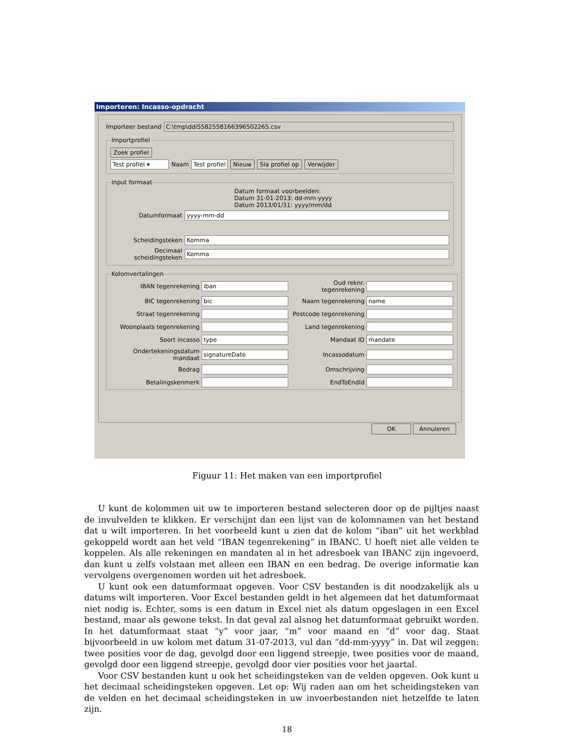Importeren: Incasso-opdracht
Importeer bestand C:\tmp\ddi5582558166396502265.csv
Importprofiel
Zoek profiel
Test profiel ▾ Naam Test profiel Nieuw Sla profiel op Verwijder
Input formaat
Datum formaat voorbeelden:
Datum 31-01-2013: dd-mm-yyyy
Datum 2013/01/31: yyyy/mm/dd
Datumformaat yyyy-mm-dd
Scheidingsteken Komma
Decimaal scheidingsteken Komma
Kolomvertalingen
IBAN tegenrekening iban Oud reknr. tegenrekening BIC tegenrekening bic Naam tegenrekening name Straat tegenrekening Postcode tegenrekening Woonplaats tegenrekening Land tegenrekening Soort incasso type Mandaat ID mandate Ondertekeningsdatum mandaat signatureDate Incassodatum Bedrag Omschrijving Betalingskenmerk EndToEndId
OK Annuleren
Figuur 11: Het maken van een importprofiel
U kunt de kolommen uit uw te importeren bestand selecteren door op de pijltjes naast de invulvelden te klikken. Er verschijnt dan een lijst van de kolomnamen van het bestand dat u wilt importeren. In het voorbeeld kunt u zien dat de kolom “iban” uit het werkblad gekoppeld wordt aan het veld “IBAN tegenrekening” in IBANC. U hoeft niet alle velden te koppelen. Als alle rekeningen en mandaten al in het adresboek van IBANC zijn ingevoerd, dan kunt u zelfs volstaan met alleen een IBAN en een bedrag. De overige informatie kan vervolgens overgenomen worden uit het adresboek.
U kunt ook een datumformaat opgeven. Voor CSV bestanden is dit noodzakelijk als u datums wilt importeren. Voor Excel bestanden geldt in het algemeen dat het datumformaat niet nodig is. Echter, soms is een datum in Excel niet als datum opgeslagen in een Excel bestand, maar als gewone tekst. In dat geval zal alsnog het datumformaat gebruikt worden. In het datumformaat staat “y” voor jaar, “m” voor maand en “d” voor dag. Staat bijvoorbeeld in uw kolom met datum 31-07-2013, vul dan “dd-mm-yyyy” in. Dat wil zeggen: twee posities voor de dag, gevolgd door een liggend streepje, twee posities voor de maand, gevolgd door een liggend streepje, gevolgd door vier posities voor het jaartal.
Voor CSV bestanden kunt u ook het scheidingsteken van de velden opgeven. Ook kunt u het decimaal scheidingsteken opgeven. Let op: Wij raden aan om het scheidingsteken van de velden en het decimaal scheidingsteken in uw invoerbestanden niet hetzelfde te laten zijn.
18